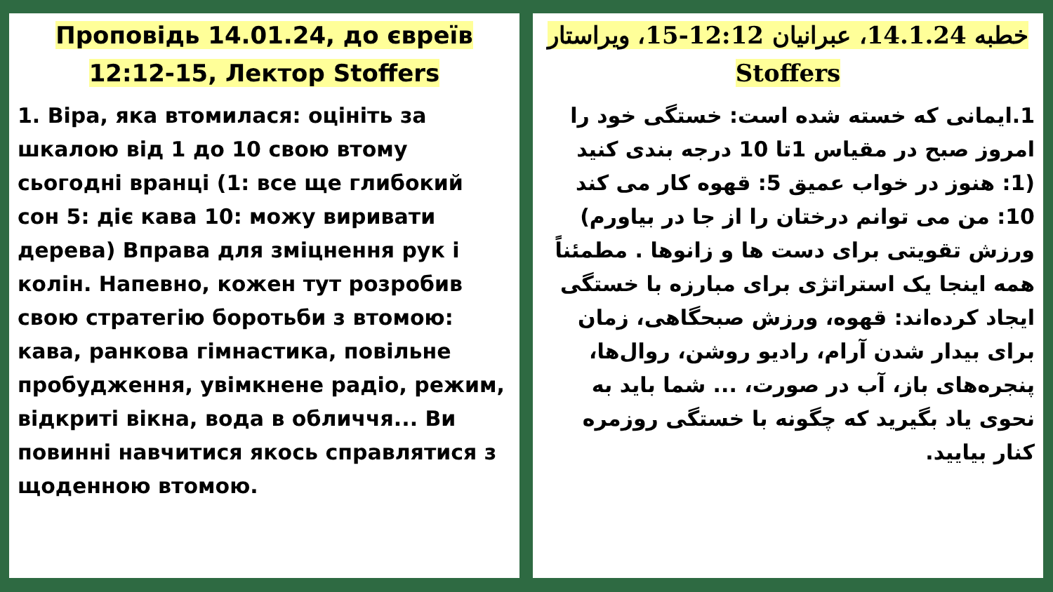Проповідь 14.01.24, до євреїв 12:12-15, Лектор Stoffers
1. Віра, яка втомилася: оцініть за шкалою від 1 до 10 свою втому сьогодні вранці (1: все ще глибокий сон 5: діє кава 10: можу виривати дерева) Вправа для зміцнення рук і колін. Напевно, кожен тут розробив свою стратегію боротьби з втомою: кава, ранкова гімнастика, повільне пробудження, увімкнене радіо, режим, відкриті вікна, вода в обличчя... Ви повинні навчитися якось справлятися з щоденною втомою.
خطبه 14.1.24، عبرانیان 12:12-15، ویراستار Stoffers
1.ایمانی که خسته شده است: خستگی خود را امروز صبح در مقیاس 1تا 10 درجه بندی کنید (1: هنوز در خواب عمیق 5: قهوه کار می کند 10: من می توانم درختان را از جا در بیاورم) ورزش تقویتی برای دست ها و زانوها . مطمئناً همه اینجا یک استراتژی برای مبارزه با خستگی ایجاد کرده‌اند: قهوه، ورزش صبحگاهی، زمان برای بیدار شدن آرام، رادیو روشن، روال‌ها، پنجره‌های باز، آب در صورت، ... شما باید به نحوی یاد بگیرید که چگونه با خستگی روزمره کنار بیایید.